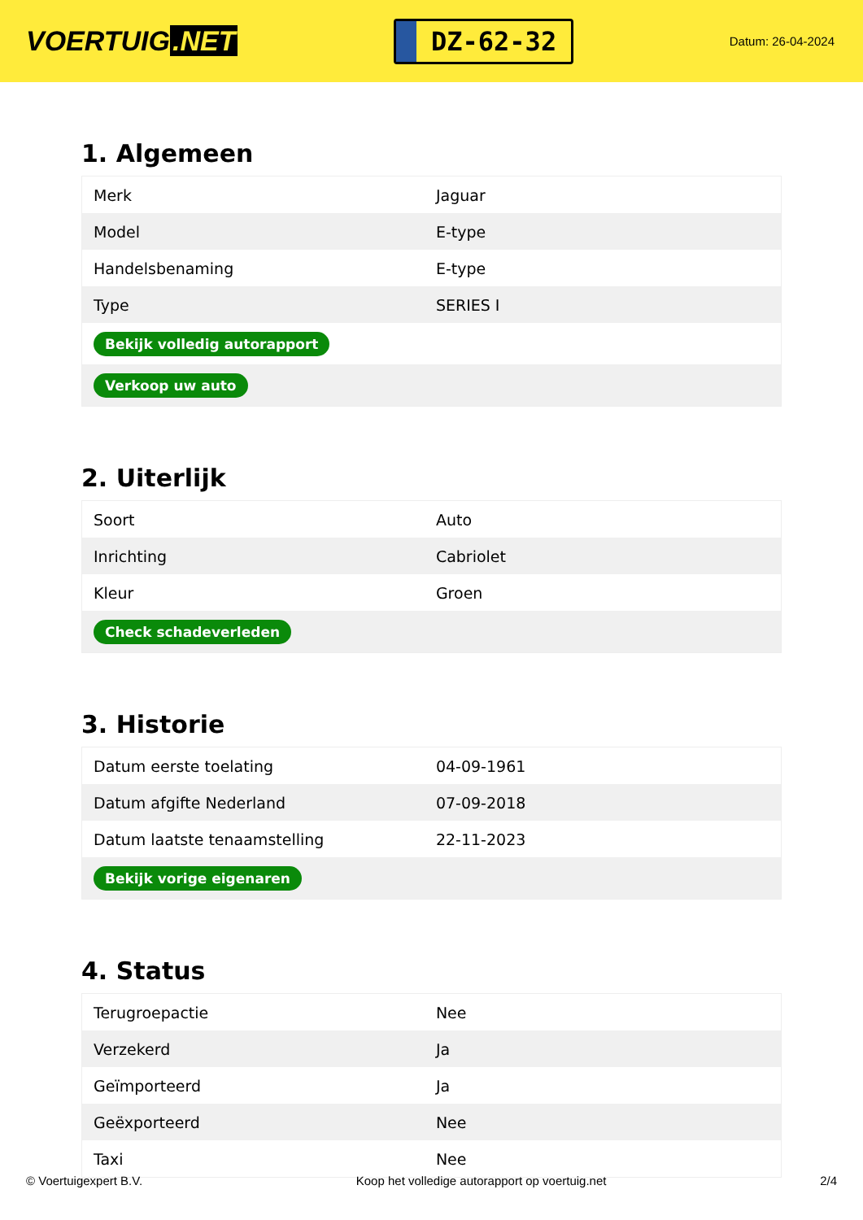VOERTUIG.NET
DZ-62-32
Datum: 26-04-2024
1. Algemeen
| Merk | Jaguar |
| Model | E-type |
| Handelsbenaming | E-type |
| Type | SERIES I |
| Bekijk volledig autorapport | |
| Verkoop uw auto | |
2. Uiterlijk
| Soort | Auto |
| Inrichting | Cabriolet |
| Kleur | Groen |
| Check schadeverleden | |
3. Historie
| Datum eerste toelating | 04-09-1961 |
| Datum afgifte Nederland | 07-09-2018 |
| Datum laatste tenaamstelling | 22-11-2023 |
| Bekijk vorige eigenaren | |
4. Status
| Terugroepactie | Nee |
| Verzekerd | Ja |
| Geïmporteerd | Ja |
| Geëxporteerd | Nee |
| Taxi | Nee |
© Voertuigexpert B.V. Koop het volledige autorapport op voertuig.net 2/4